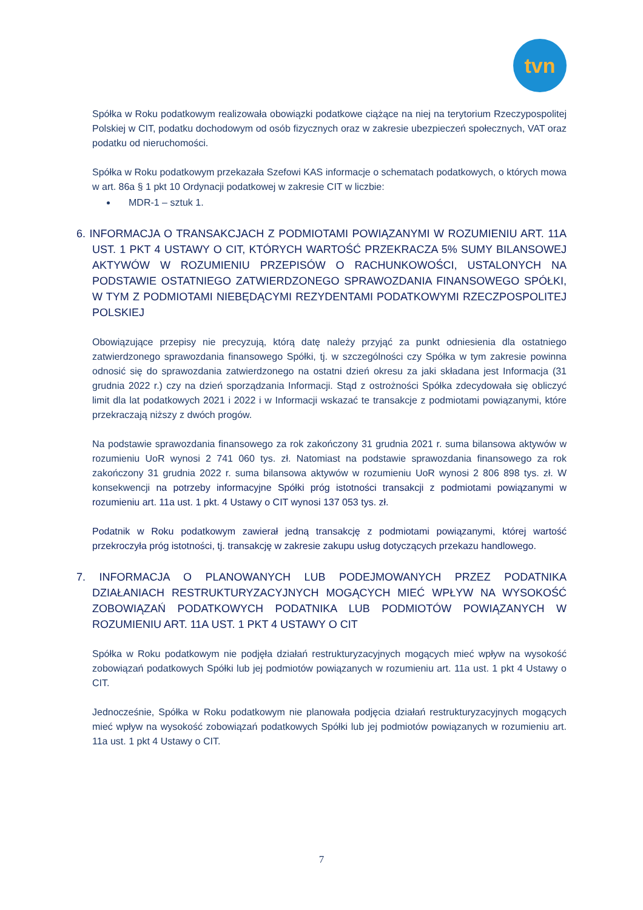tvn
Spółka w Roku podatkowym realizowała obowiązki podatkowe ciążące na niej na terytorium Rzeczypospolitej Polskiej w CIT, podatku dochodowym od osób fizycznych oraz w zakresie ubezpieczeń społecznych, VAT oraz podatku od nieruchomości.
Spółka w Roku podatkowym przekazała Szefowi KAS informacje o schematach podatkowych, o których mowa w art. 86a § 1 pkt 10 Ordynacji podatkowej w zakresie CIT w liczbie:
MDR-1 – sztuk 1.
6. INFORMACJA O TRANSAKCJACH Z PODMIOTAMI POWIĄZANYMI W ROZUMIENIU ART. 11A UST. 1 PKT 4 USTAWY O CIT, KTÓRYCH WARTOŚĆ PRZEKRACZA 5% SUMY BILANSOWEJ AKTYWÓW W ROZUMIENIU PRZEPISÓW O RACHUNKOWOŚCI, USTALONYCH NA PODSTAWIE OSTATNIEGO ZATWIERDZONEGO SPRAWOZDANIA FINANSOWEGO SPÓŁKI, W TYM Z PODMIOTAMI NIEBĘDĄCYMI REZYDENTAMI PODATKOWYMI RZECZPOSPOLITEJ POLSKIEJ
Obowiązujące przepisy nie precyzują, którą datę należy przyjąć za punkt odniesienia dla ostatniego zatwierdzonego sprawozdania finansowego Spółki, tj. w szczególności czy Spółka w tym zakresie powinna odnosić się do sprawozdania zatwierdzonego na ostatni dzień okresu za jaki składana jest Informacja (31 grudnia 2022 r.) czy na dzień sporządzania Informacji. Stąd z ostrożności Spółka zdecydowała się obliczyć limit dla lat podatkowych 2021 i 2022 i w Informacji wskazać te transakcje z podmiotami powiązanymi, które przekraczają niższy z dwóch progów.
Na podstawie sprawozdania finansowego za rok zakończony 31 grudnia 2021 r. suma bilansowa aktywów w rozumieniu UoR wynosi 2 741 060 tys. zł. Natomiast na podstawie sprawozdania finansowego za rok zakończony 31 grudnia 2022 r. suma bilansowa aktywów w rozumieniu UoR wynosi 2 806 898 tys. zł. W konsekwencji na potrzeby informacyjne Spółki próg istotności transakcji z podmiotami powiązanymi w rozumieniu art. 11a ust. 1 pkt. 4 Ustawy o CIT wynosi 137 053 tys. zł.
Podatnik w Roku podatkowym zawierał jedną transakcję z podmiotami powiązanymi, której wartość przekroczyła próg istotności, tj. transakcję w zakresie zakupu usług dotyczących przekazu handlowego.
7. INFORMACJA O PLANOWANYCH LUB PODEJMOWANYCH PRZEZ PODATNIKA DZIAŁANIACH RESTRUKTURYZACYJNYCH MOGĄCYCH MIEĆ WPŁYW NA WYSOKOŚĆ ZOBOWIĄZAŃ PODATKOWYCH PODATNIKA LUB PODMIOTÓW POWIĄZANYCH W ROZUMIENIU ART. 11A UST. 1 PKT 4 USTAWY O CIT
Spółka w Roku podatkowym nie podjęła działań restrukturyzacyjnych mogących mieć wpływ na wysokość zobowiązań podatkowych Spółki lub jej podmiotów powiązanych w rozumieniu art. 11a ust. 1 pkt 4 Ustawy o CIT.
Jednocześnie, Spółka w Roku podatkowym nie planowała podjęcia działań restrukturyzacyjnych mogących mieć wpływ na wysokość zobowiązań podatkowych Spółki lub jej podmiotów powiązanych w rozumieniu art. 11a ust. 1 pkt 4 Ustawy o CIT.
7